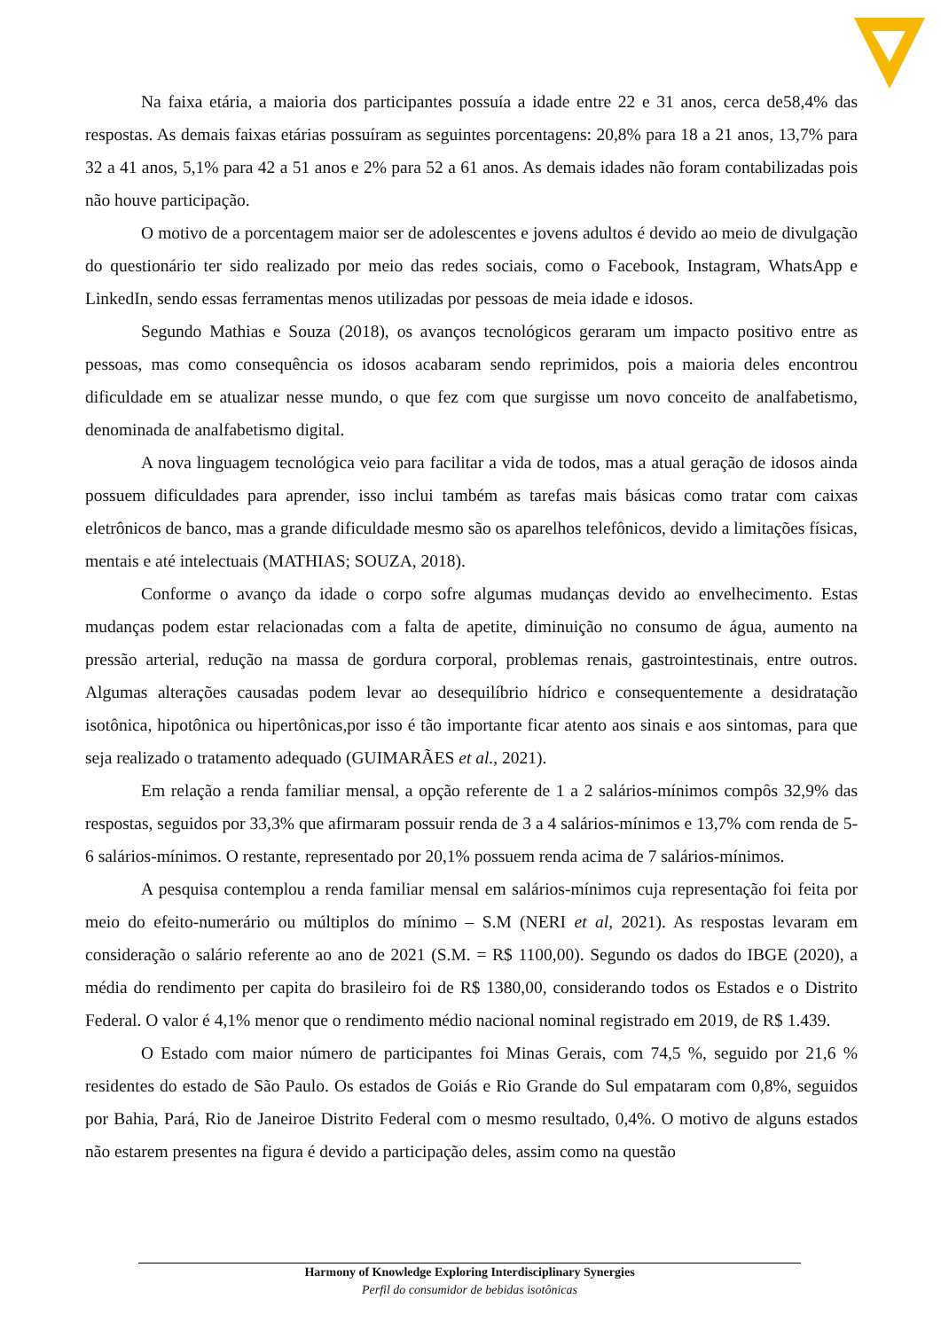Na faixa etária, a maioria dos participantes possuía a idade entre 22 e 31 anos, cerca de58,4% das respostas. As demais faixas etárias possuíram as seguintes porcentagens: 20,8% para 18 a 21 anos, 13,7% para 32 a 41 anos, 5,1% para 42 a 51 anos e 2% para 52 a 61 anos. As demais idades não foram contabilizadas pois não houve participação.
O motivo de a porcentagem maior ser de adolescentes e jovens adultos é devido ao meio de divulgação do questionário ter sido realizado por meio das redes sociais, como o Facebook, Instagram, WhatsApp e LinkedIn, sendo essas ferramentas menos utilizadas por pessoas de meia idade e idosos.
Segundo Mathias e Souza (2018), os avanços tecnológicos geraram um impacto positivo entre as pessoas, mas como consequência os idosos acabaram sendo reprimidos, pois a maioria deles encontrou dificuldade em se atualizar nesse mundo, o que fez com que surgisse um novo conceito de analfabetismo, denominada de analfabetismo digital.
A nova linguagem tecnológica veio para facilitar a vida de todos, mas a atual geração de idosos ainda possuem dificuldades para aprender, isso inclui também as tarefas mais básicas como tratar com caixas eletrônicos de banco, mas a grande dificuldade mesmo são os aparelhos telefônicos, devido a limitações físicas, mentais e até intelectuais (MATHIAS; SOUZA, 2018).
Conforme o avanço da idade o corpo sofre algumas mudanças devido ao envelhecimento. Estas mudanças podem estar relacionadas com a falta de apetite, diminuição no consumo de água, aumento na pressão arterial, redução na massa de gordura corporal, problemas renais, gastrointestinais, entre outros. Algumas alterações causadas podem levar ao desequilíbrio hídrico e consequentemente a desidratação isotônica, hipotônica ou hipertônicas,por isso é tão importante ficar atento aos sinais e aos sintomas, para que seja realizado o tratamento adequado (GUIMARÃES et al., 2021).
Em relação a renda familiar mensal, a opção referente de 1 a 2 salários-mínimos compôs 32,9% das respostas, seguidos por 33,3% que afirmaram possuir renda de 3 a 4 salários-mínimos e 13,7% com renda de 5-6 salários-mínimos. O restante, representado por 20,1% possuem renda acima de 7 salários-mínimos.
A pesquisa contemplou a renda familiar mensal em salários-mínimos cuja representação foi feita por meio do efeito-numerário ou múltiplos do mínimo – S.M (NERI et al, 2021). As respostas levaram em consideração o salário referente ao ano de 2021 (S.M. = R$ 1100,00). Segundo os dados do IBGE (2020), a média do rendimento per capita do brasileiro foi de R$ 1380,00, considerando todos os Estados e o Distrito Federal. O valor é 4,1% menor que o rendimento médio nacional nominal registrado em 2019, de R$ 1.439.
O Estado com maior número de participantes foi Minas Gerais, com 74,5 %, seguido por 21,6 % residentes do estado de São Paulo. Os estados de Goiás e Rio Grande do Sul empataram com 0,8%, seguidos por Bahia, Pará, Rio de Janeiroe Distrito Federal com o mesmo resultado, 0,4%. O motivo de alguns estados não estarem presentes na figura é devido a participação deles, assim como na questão
Harmony of Knowledge Exploring Interdisciplinary Synergies
Perfil do consumidor de bebidas isotônicas